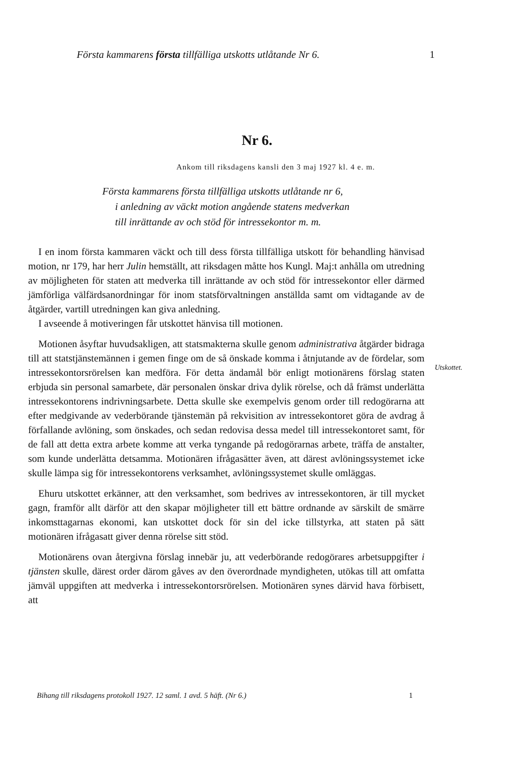Första kammarens första tillfälliga utskotts utlåtande Nr 6. 1
Nr 6.
Ankom till riksdagens kansli den 3 maj 1927 kl. 4 e. m.
Första kammarens första tillfälliga utskotts utlåtande nr 6,
i anledning av väckt motion angående statens medverkan
till inrättande av och stöd för intressekontor m. m.
I en inom första kammaren väckt och till dess första tillfälliga utskott för behandling hänvisad motion, nr 179, har herr Julin hemställt, att riksdagen måtte hos Kungl. Maj:t anhålla om utredning av möjligheten för staten att medverka till inrättande av och stöd för intressekontor eller därmed jämförliga välfärdsanordningar för inom statsförvaltningen anställda samt om vidtagande av de åtgärder, vartill utredningen kan giva anledning.
I avseende å motiveringen får utskottet hänvisa till motionen.
Motionen åsyftar huvudsakligen, att statsmakterna skulle genom administrativa åtgärder bidraga till att statstjänstemännen i gemen finge om de så önskade komma i åtnjutande av de fördelar, som intressekontorsrörelsen kan medföra. För detta ändamål bör enligt motionärens förslag staten erbjuda sin personal samarbete, där personalen önskar driva dylik rörelse, och då främst underlätta intressekontorens indrivningsarbete. Detta skulle ske exempelvis genom order till redogörarna att efter medgivande av vederbörande tjänstemän på rekvisition av intressekontoret göra de avdrag å förfallande avlöning, som önskades, och sedan redovisa dessa medel till intressekontoret samt, för de fall att detta extra arbete komme att verka tyngande på redogörarnas arbete, träffa de anstalter, som kunde underlätta detsamma. Motionären ifrågasätter även, att därest avlöningssystemet icke skulle lämpa sig för intressekontorens verksamhet, avlöningssystemet skulle omläggas.
Ehuru utskottet erkänner, att den verksamhet, som bedrives av intressekontoren, är till mycket gagn, framför allt därför att den skapar möjligheter till ett bättre ordnande av särskilt de smärre inkomsttagarnas ekonomi, kan utskottet dock för sin del icke tillstyrka, att staten på sätt motionären ifrågasatt giver denna rörelse sitt stöd.
Motionärens ovan återgivna förslag innebär ju, att vederbörande redogörares arbetsuppgifter i tjänsten skulle, därest order därom gåves av den överordnade myndigheten, utökas till att omfatta jämväl uppgiften att medverka i intressekontorsrörelsen. Motionären synes därvid hava förbisett, att
Utskottet.
Bihang till riksdagens protokoll 1927. 12 saml. 1 avd. 5 häft. (Nr 6.) 1